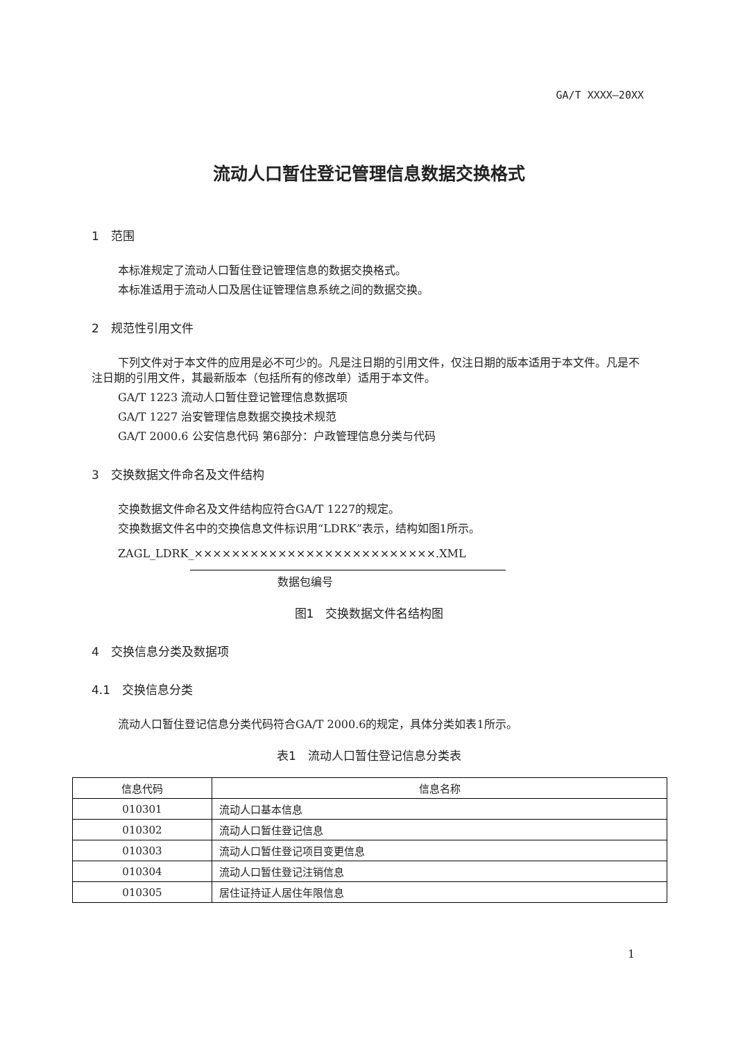GA/T XXXX—20XX
流动人口暂住登记管理信息数据交换格式
1　范围
本标准规定了流动人口暂住登记管理信息的数据交换格式。
本标准适用于流动人口及居住证管理信息系统之间的数据交换。
2　规范性引用文件
下列文件对于本文件的应用是必不可少的。凡是注日期的引用文件，仅注日期的版本适用于本文件。凡是不注日期的引用文件，其最新版本（包括所有的修改单）适用于本文件。
GA/T 1223 流动人口暂住登记管理信息数据项
GA/T 1227 治安管理信息数据交换技术规范
GA/T 2000.6 公安信息代码 第6部分：户政管理信息分类与代码
3　交换数据文件命名及文件结构
交换数据文件命名及文件结构应符合GA/T 1227的规定。
交换数据文件名中的交换信息文件标识用“LDRK”表示，结构如图1所示。
ZAGL_LDRK_××××××××××××××××××××××××××.XML
数据包编号
图1　交换数据文件名结构图
4　交换信息分类及数据项
4.1　交换信息分类
流动人口暂住登记信息分类代码符合GA/T 2000.6的规定，具体分类如表1所示。
表1　流动人口暂住登记信息分类表
| 信息代码 | 信息名称 |
| --- | --- |
| 010301 | 流动人口基本信息 |
| 010302 | 流动人口暂住登记信息 |
| 010303 | 流动人口暂住登记项目变更信息 |
| 010304 | 流动人口暂住登记注销信息 |
| 010305 | 居住证持证人居住年限信息 |
1